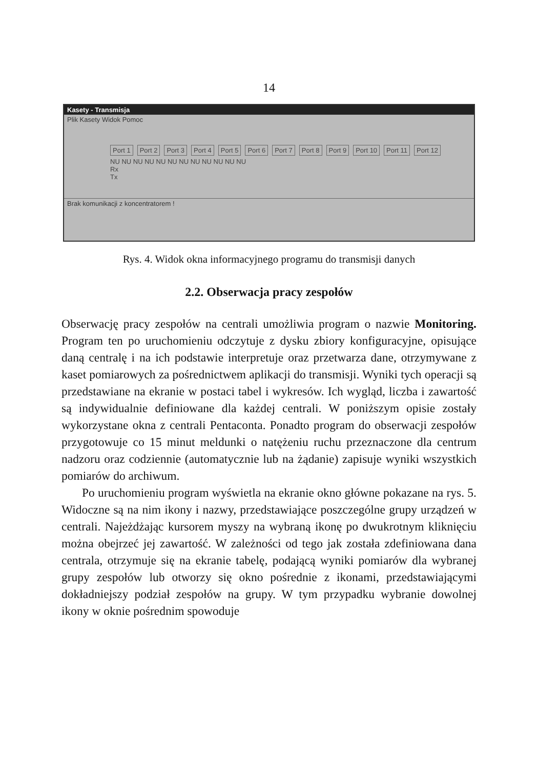14
Kasety - Transmisja
Plik Kasety Widok Pomoc
Port 1 Port 2 Port 3 Port 4 Port 5 Port 6 Port 7 Port 8 Port 9 Port 10 Port 11 Port 12
NU NU NU NU NU NU NU NU NU NU NU NU
Rx
Tx
Brak komunikacji z koncentratorem !
Rys. 4. Widok okna informacyjnego programu do transmisji danych
2.2. Obserwacja pracy zespołów
Obserwację pracy zespołów na centrali umożliwia program o nazwie Monitoring. Program ten po uruchomieniu odczytuje z dysku zbiory konfiguracyjne, opisujące daną centralę i na ich podstawie interpretuje oraz przetwarza dane, otrzymywane z kaset pomiarowych za pośrednictwem aplikacji do transmisji. Wyniki tych operacji są przedstawiane na ekranie w postaci tabel i wykresów. Ich wygląd, liczba i zawartość są indywidualnie definiowane dla każdej centrali. W poniższym opisie zostały wykorzystane okna z centrali Pentaconta. Ponadto program do obserwacji zespołów przygotowuje co 15 minut meldunki o natężeniu ruchu przeznaczone dla centrum nadzoru oraz codziennie (automatycznie lub na żądanie) zapisuje wyniki wszystkich pomiarów do archiwum.
Po uruchomieniu program wyświetla na ekranie okno główne pokazane na rys. 5. Widoczne są na nim ikony i nazwy, przedstawiające poszczególne grupy urządzeń w centrali. Najeżdżając kursorem myszy na wybraną ikonę po dwukrotnym kliknięciu można obejrzeć jej zawartość. W zależności od tego jak została zdefiniowana dana centrala, otrzymuje się na ekranie tabelę, podającą wyniki pomiarów dla wybranej grupy zespołów lub otworzy się okno pośrednie z ikonami, przedstawiającymi dokładniejszy podział zespołów na grupy. W tym przypadku wybranie dowolnej ikony w oknie pośrednim spowoduje